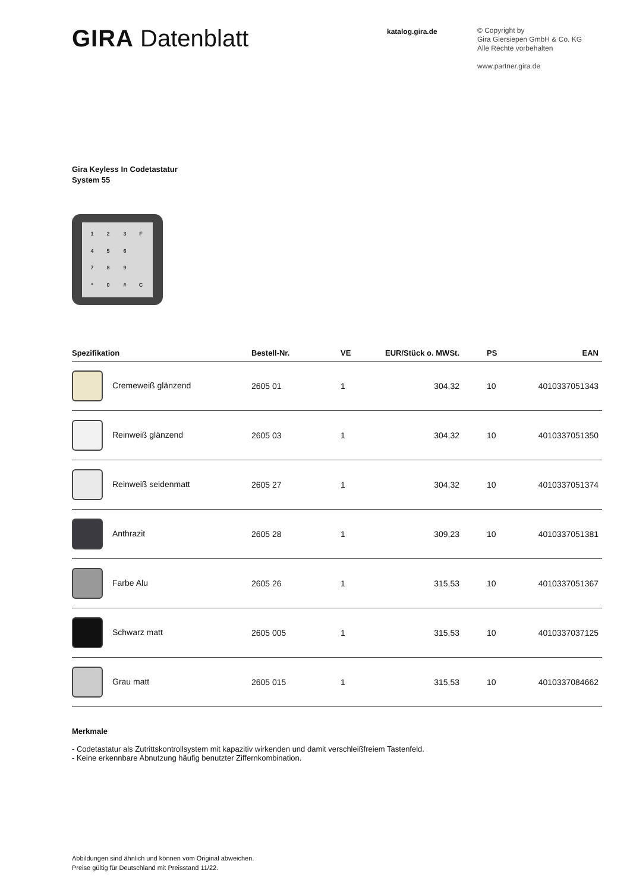GIRA Datenblatt
katalog.gira.de
© Copyright by
Gira Giersiepen GmbH & Co. KG
Alle Rechte vorbehalten
www.partner.gira.de
Gira Keyless In Codetastatur
System 55
1
2
3
F
4
5
6
7
8
9
*
0
#
C
| Spezifikation | Bestell-Nr. | VE | EUR/Stück o. MWSt. | PS | EAN |
| --- | --- | --- | --- | --- | --- |
| Cremeweiß glänzend | 2605 01 | 1 | 304,32 | 10 | 4010337051343 |
| Reinweiß glänzend | 2605 03 | 1 | 304,32 | 10 | 4010337051350 |
| Reinweiß seidenmatt | 2605 27 | 1 | 304,32 | 10 | 4010337051374 |
| Anthrazit | 2605 28 | 1 | 309,23 | 10 | 4010337051381 |
| Farbe Alu | 2605 26 | 1 | 315,53 | 10 | 4010337051367 |
| Schwarz matt | 2605 005 | 1 | 315,53 | 10 | 4010337037125 |
| Grau matt | 2605 015 | 1 | 315,53 | 10 | 4010337084662 |
Merkmale
- Codetastatur als Zutrittskontrollsystem mit kapazitiv wirkenden und damit verschleißfreiem Tastenfeld.
- Keine erkennbare Abnutzung häufig benutzter Ziffernkombination.
Abbildungen sind ähnlich und können vom Original abweichen.
Preise gültig für Deutschland mit Preisstand 11/22.